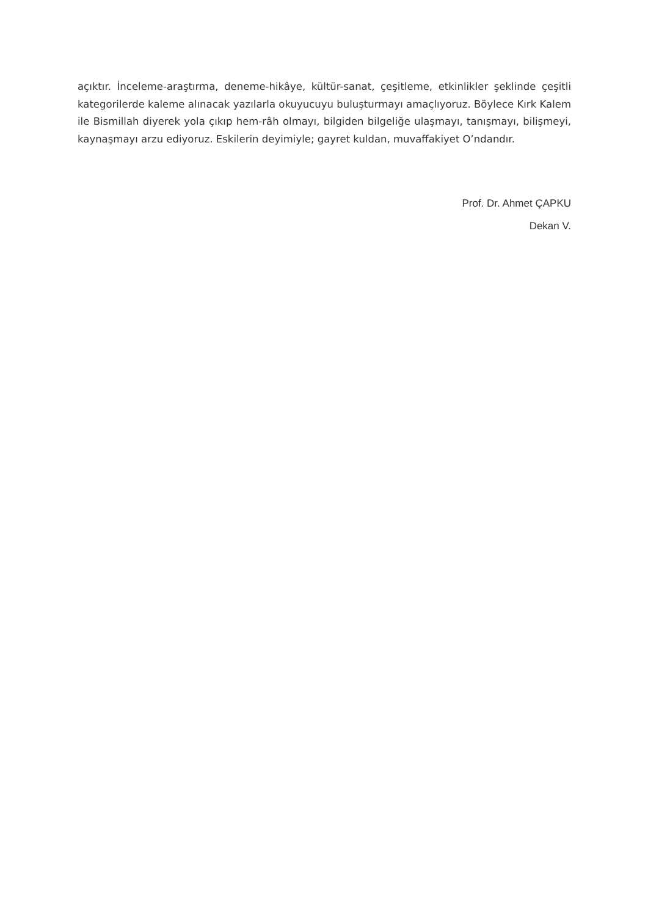açıktır. İnceleme-araştırma, deneme-hikâye, kültür-sanat, çeşitleme, etkinlikler şeklinde çeşitli kategorilerde kaleme alınacak yazılarla okuyucuyu buluşturmayı amaçlıyoruz. Böylece Kırk Kalem ile Bismillah diyerek yola çıkıp hem-râh olmayı, bilgiden bilgeliğe ulaşmayı, tanışmayı, bilişmeyi, kaynaşmayı arzu ediyoruz. Eskilerin deyimiyle; gayret kuldan, muvaffakiyet O’ndandır.
Prof. Dr. Ahmet ÇAPKU
Dekan V.